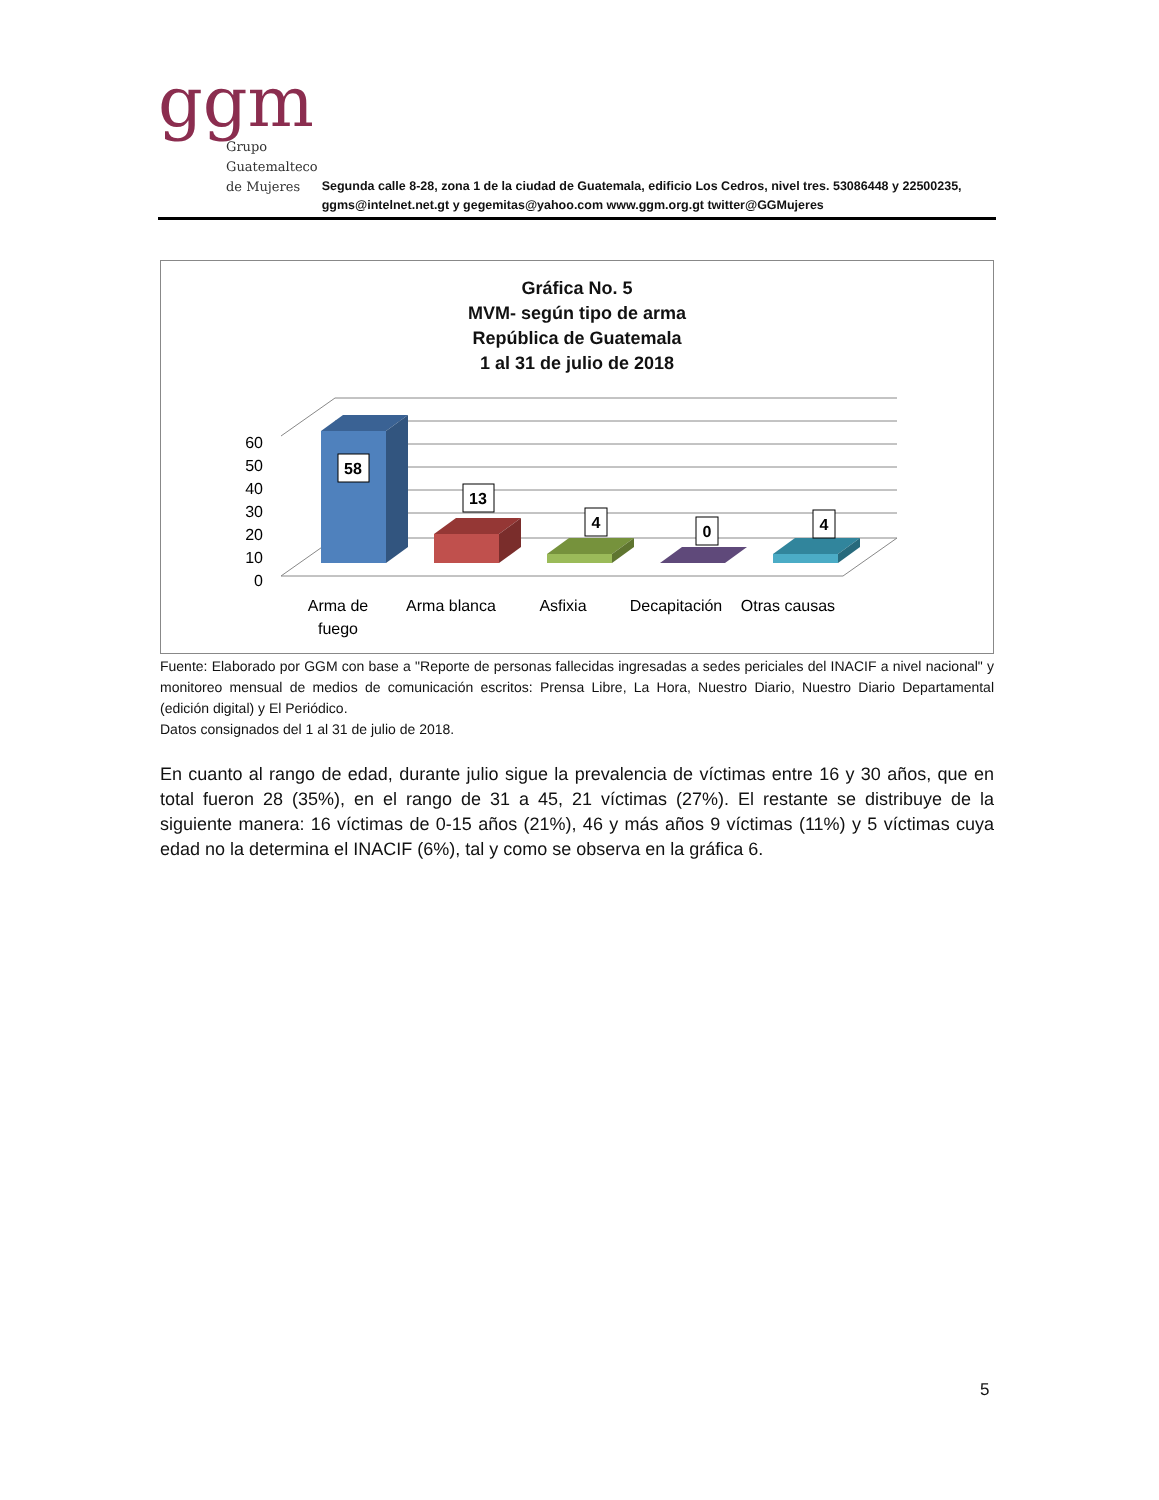ggm
Grupo
Guatemalteco
de Mujeres
Segunda calle 8-28, zona 1 de la ciudad de Guatemala, edificio Los Cedros, nivel tres. 53086448 y 22500235, ggms@intelnet.net.gt y gegemitas@yahoo.com www.ggm.org.gt twitter@GGMujeres
Gráfica No. 5
MVM- según tipo de arma
República de Guatemala
1 al 31 de julio de 2018
60
50
40
30
20
10
0
58
13
4
0
4
Arma de
fuego
Arma blanca
Asfixia
Decapitación
Otras causas
Fuente: Elaborado por GGM con base a "Reporte de personas fallecidas ingresadas a sedes periciales del INACIF a nivel nacional" y monitoreo mensual de medios de comunicación escritos: Prensa Libre, La Hora, Nuestro Diario, Nuestro Diario Departamental (edición digital) y El Periódico.
Datos consignados del 1 al 31 de julio de 2018.
En cuanto al rango de edad, durante julio sigue la prevalencia de víctimas entre 16 y 30 años, que en total fueron 28 (35%), en el rango de 31 a 45, 21 víctimas (27%). El restante se distribuye de la siguiente manera: 16 víctimas de 0-15 años (21%), 46 y más años 9 víctimas (11%) y 5 víctimas cuya edad no la determina el INACIF (6%), tal y como se observa en la gráfica 6.
5